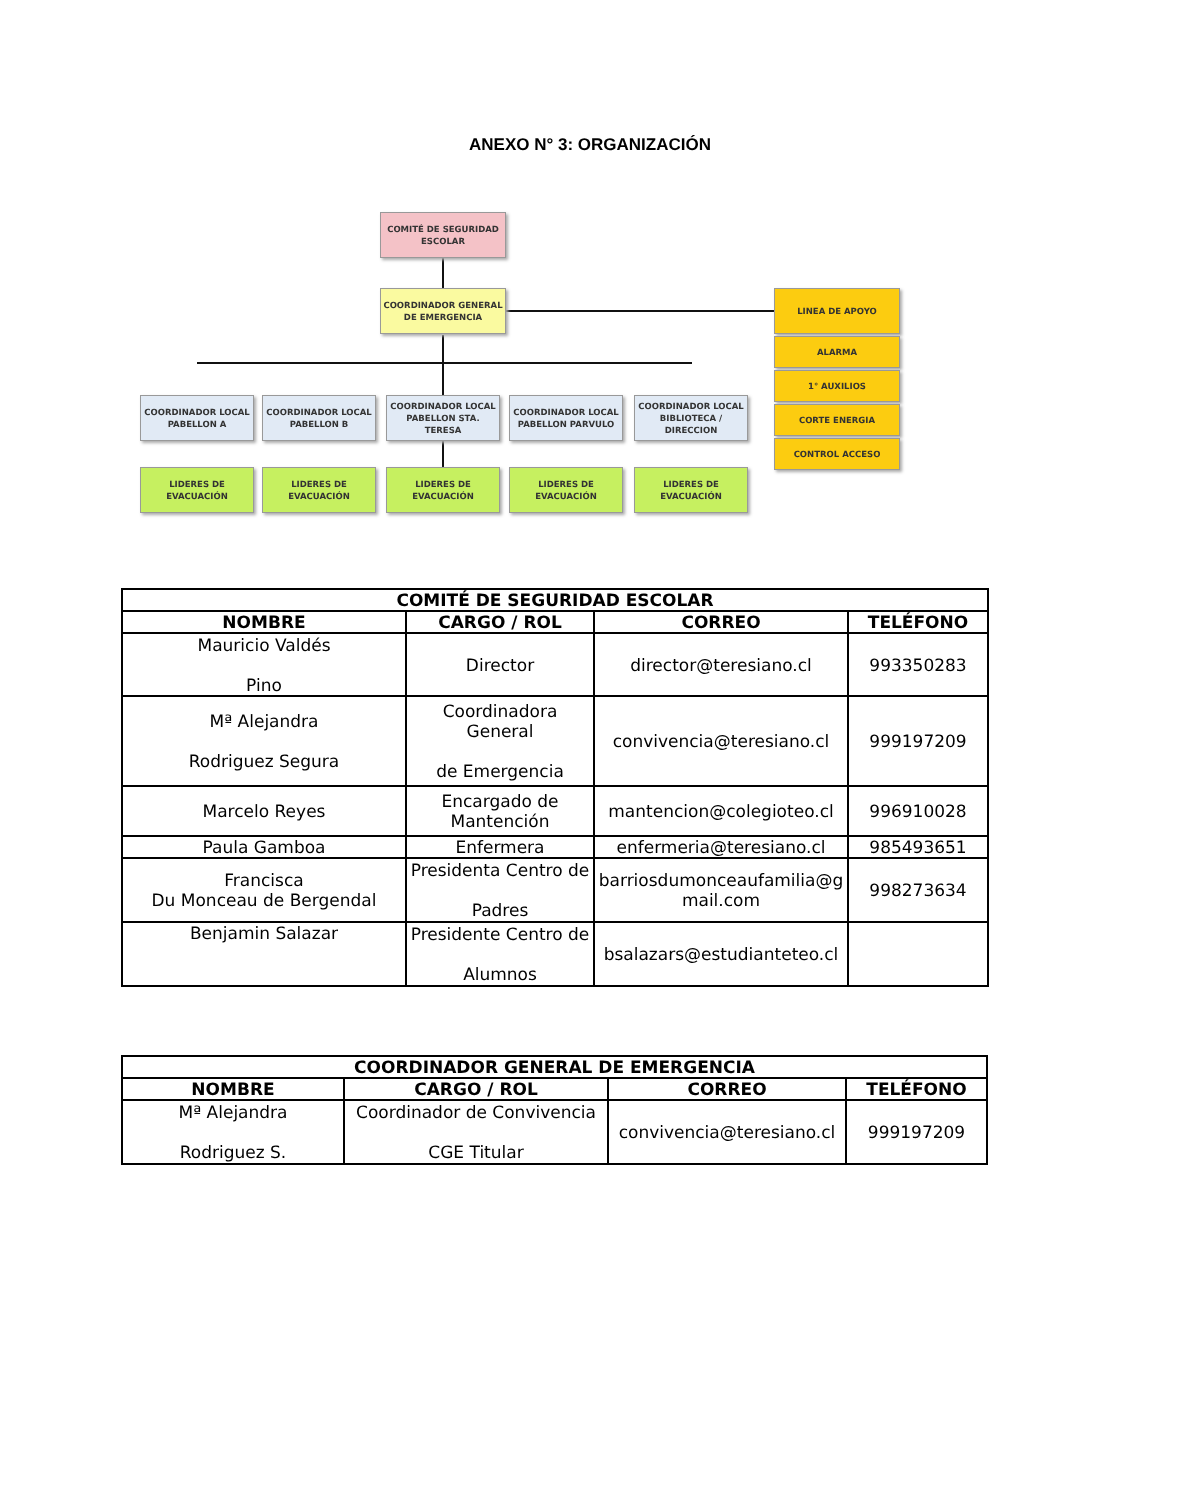ANEXO N° 3: ORGANIZACIÓN
COMITÉ DE SEGURIDAD ESCOLAR
COORDINADOR GENERAL DE EMERGENCIA
COORDINADOR LOCAL PABELLON A
COORDINADOR LOCAL PABELLON B
COORDINADOR LOCAL PABELLON STA. TERESA
COORDINADOR LOCAL PABELLON PARVULO
COORDINADOR LOCAL BIBLIOTECA / DIRECCION
LIDERES DE EVACUACIÓN LIDERES DE EVACUACIÓN LIDERES DE EVACUACIÓN LIDERES DE EVACUACIÓN LIDERES DE EVACUACIÓN
LINEA DE APOYO
ALARMA
1° AUXILIOS
CORTE ENERGIA
CONTROL ACCESO
| COMITÉ DE SEGURIDAD ESCOLAR | | | |
| --- | --- | --- | --- |
| NOMBRE | CARGO / ROL | CORREO | TELÉFONO |
| Mauricio Valdés Pino | Director | director@teresiano.cl | 993350283 |
| Mª Alejandra Rodriguez Segura | Coordinadora General de Emergencia | convivencia@teresiano.cl | 999197209 |
| Marcelo Reyes | Encargado de Mantención | mantencion@colegioteo.cl | 996910028 |
| Paula Gamboa | Enfermera | enfermeria@teresiano.cl | 985493651 |
| Francisca Du Monceau de Bergendal | Presidenta Centro de Padres | barriosdumonceaufamilia@g mail.com | 998273634 |
| Benjamin Salazar | Presidente Centro de Alumnos | bsalazars@estudianteteo.cl | |
| COORDINADOR GENERAL DE EMERGENCIA | | | |
| --- | --- | --- | --- |
| NOMBRE | CARGO / ROL | CORREO | TELÉFONO |
| Mª Alejandra Rodriguez S. | Coordinador de Convivencia CGE Titular | convivencia@teresiano.cl | 999197209 |